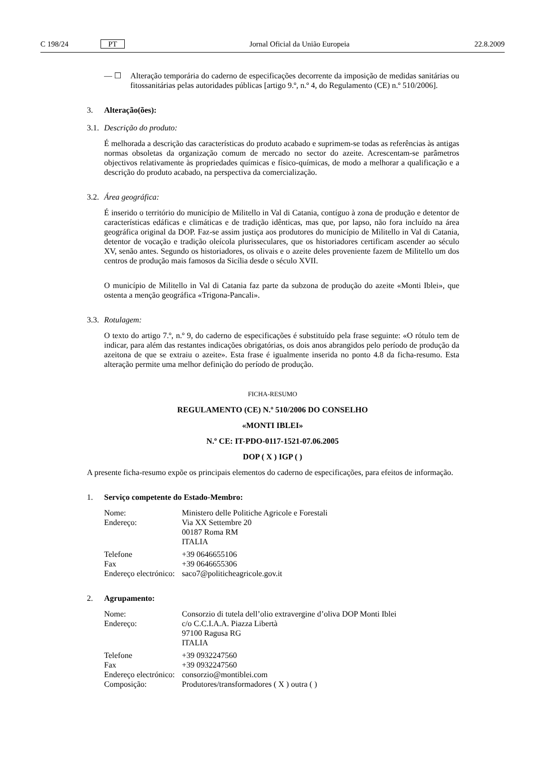C 198/24 PT Jornal Oficial da União Europeia 22.8.2009
— ☐ Alteração temporária do caderno de especificações decorrente da imposição de medidas sanitárias ou fitossanitárias pelas autoridades públicas [artigo 9.º, n.º 4, do Regulamento (CE) n.º 510/2006].
3. Alteração(ões):
3.1. Descrição do produto:
É melhorada a descrição das características do produto acabado e suprimem-se todas as referências às antigas normas obsoletas da organização comum de mercado no sector do azeite. Acrescentam-se parâmetros objectivos relativamente às propriedades químicas e físico-químicas, de modo a melhorar a qualificação e a descrição do produto acabado, na perspectiva da comercialização.
3.2. Área geográfica:
É inserido o território do município de Militello in Val di Catania, contíguo à zona de produção e detentor de características edáficas e climáticas e de tradição idênticas, mas que, por lapso, não fora incluído na área geográfica original da DOP. Faz-se assim justiça aos produtores do município de Militello in Val di Catania, detentor de vocação e tradição oleícola plurisseculares, que os historiadores certificam ascender ao século XV, senão antes. Segundo os historiadores, os olivais e o azeite deles proveniente fazem de Militello um dos centros de produção mais famosos da Sicília desde o século XVII.
O município de Militello in Val di Catania faz parte da subzona de produção do azeite «Monti Iblei», que ostenta a menção geográfica «Trigona-Pancali».
3.3. Rotulagem:
O texto do artigo 7.º, n.º 9, do caderno de especificações é substituído pela frase seguinte: «O rótulo tem de indicar, para além das restantes indicações obrigatórias, os dois anos abrangidos pelo período de produção da azeitona de que se extraiu o azeite». Esta frase é igualmente inserida no ponto 4.8 da ficha-resumo. Esta alteração permite uma melhor definição do período de produção.
FICHA-RESUMO
REGULAMENTO (CE) N.º 510/2006 DO CONSELHO
«MONTI IBLEI»
N.º CE: IT-PDO-0117-1521-07.06.2005
DOP ( X ) IGP ( )
A presente ficha-resumo expõe os principais elementos do caderno de especificações, para efeitos de informação.
1. Serviço competente do Estado-Membro:
| Nome: | Ministero delle Politiche Agricole e Forestali |
| Endereço: | Via XX Settembre 20 00187 Roma RM ITALIA |
| Telefone | +39 0646655106 |
| Fax | +39 0646655306 |
| Endereço electrónico: | saco7@politicheagricole.gov.it |
2. Agrupamento:
| Nome: | Consorzio di tutela dell’olio extravergine d’oliva DOP Monti Iblei |
| Endereço: | c/o C.C.I.A.A. Piazza Libertà 97100 Ragusa RG ITALIA |
| Telefone | +39 0932247560 |
| Fax | +39 0932247560 |
| Endereço electrónico: | consorzio@montiblei.com |
| Composição: | Produtores/transformadores ( X ) outra ( ) |